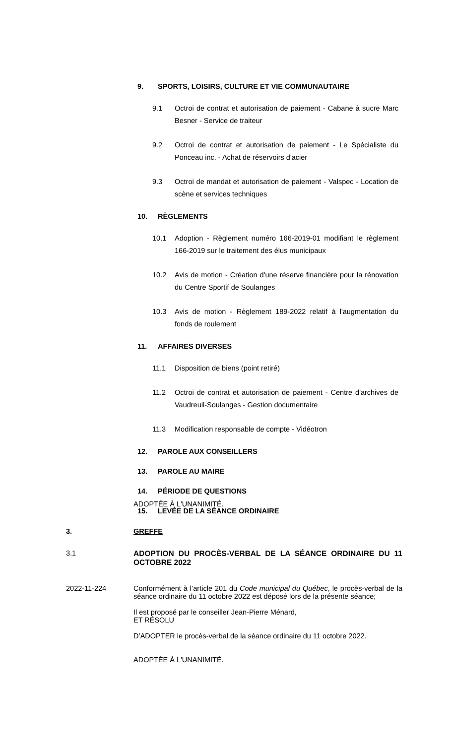9. SPORTS, LOISIRS, CULTURE ET VIE COMMUNAUTAIRE
9.1 Octroi de contrat et autorisation de paiement - Cabane à sucre Marc Besner - Service de traiteur
9.2 Octroi de contrat et autorisation de paiement - Le Spécialiste du Ponceau inc. - Achat de réservoirs d'acier
9.3 Octroi de mandat et autorisation de paiement - Valspec - Location de scène et services techniques
10. RÈGLEMENTS
10.1 Adoption - Règlement numéro 166-2019-01 modifiant le règlement 166-2019 sur le traitement des élus municipaux
10.2 Avis de motion - Création d'une réserve financière pour la rénovation du Centre Sportif de Soulanges
10.3 Avis de motion - Règlement 189-2022 relatif à l'augmentation du fonds de roulement
11. AFFAIRES DIVERSES
11.1 Disposition de biens (point retiré)
11.2 Octroi de contrat et autorisation de paiement - Centre d'archives de Vaudreuil-Soulanges - Gestion documentaire
11.3 Modification responsable de compte - Vidéotron
12. PAROLE AUX CONSEILLERS
13. PAROLE AU MAIRE
14. PÉRIODE DE QUESTIONS
15. LEVÉE DE LA SÉANCE ORDINAIRE
ADOPTÉE À L'UNANIMITÉ.
3. GREFFE
3.1 ADOPTION DU PROCÈS-VERBAL DE LA SÉANCE ORDINAIRE DU 11 OCTOBRE 2022
2022-11-224 Conformément à l’article 201 du Code municipal du Québec, le procès-verbal de la séance ordinaire du 11 octobre 2022 est déposé lors de la présente séance;
Il est proposé par le conseiller Jean-Pierre Ménard,
ET RÉSOLU
D’ADOPTER le procès-verbal de la séance ordinaire du 11 octobre 2022.
ADOPTÉE À L'UNANIMITÉ.